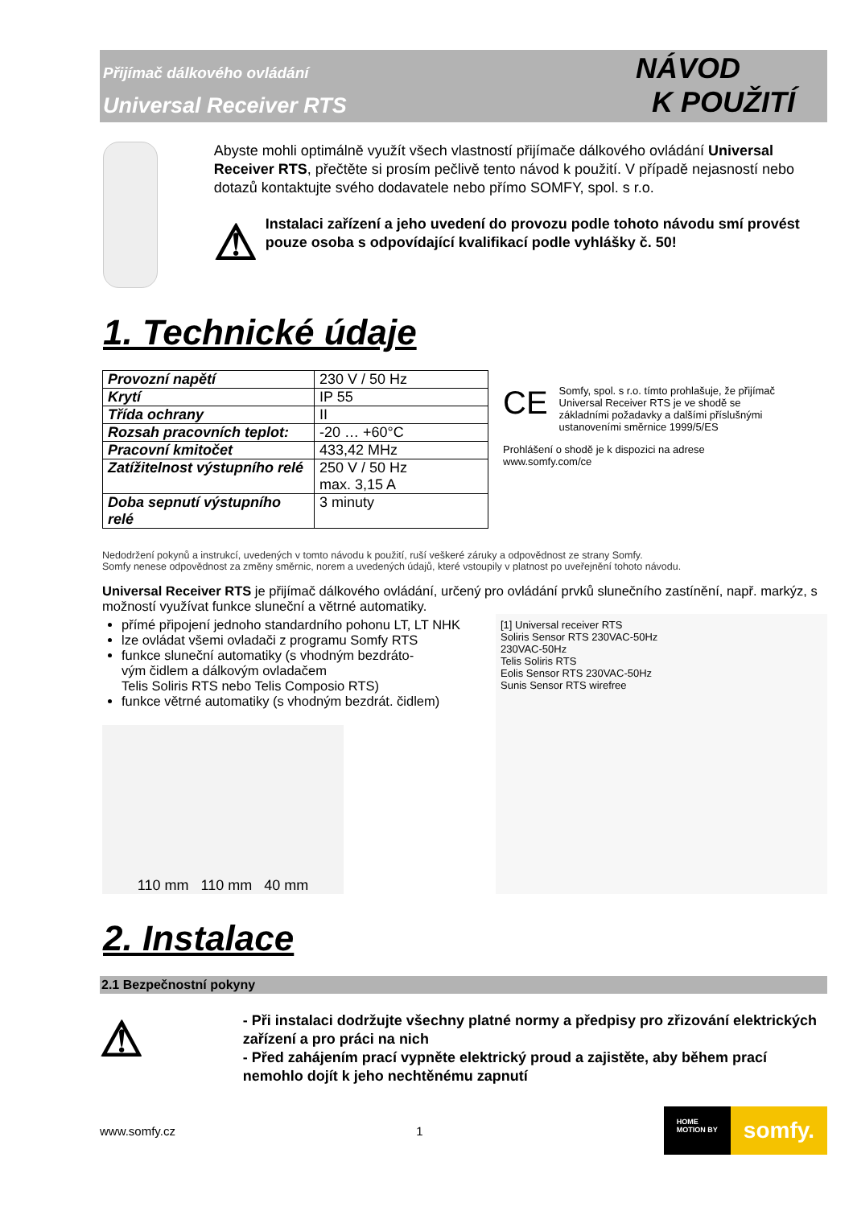Přijímač dálkového ovládání
Universal Receiver RTS
NÁVOD
K POUŽITÍ
Abyste mohli optimálně využít všech vlastností přijímače dálkového ovládání Universal Receiver RTS, přečtěte si prosím pečlivě tento návod k použití. V případě nejasností nebo dotazů kontaktujte svého dodavatele nebo přímo SOMFY, spol. s r.o.
⚠
Instalaci zařízení a jeho uvedení do provozu podle tohoto návodu smí provést pouze osoba s odpovídající kvalifikací podle vyhlášky č. 50!
1. Technické údaje
| Provozní napětí | 230 V / 50 Hz |
| Krytí | IP 55 |
| Třída ochrany | II |
| Rozsah pracovních teplot: | -20 … +60°C |
| Pracovní kmitočet | 433,42 MHz |
| Zatížitelnost výstupního relé | 250 V / 50 Hz max. 3,15 A |
| Doba sepnutí výstupního relé | 3 minuty |
CE Somfy, spol. s r.o. tímto prohlašuje, že přijímač Universal Receiver RTS je ve shodě se základními požadavky a dalšími příslušnými ustanoveními směrnice 1999/5/ES
Prohlášení o shodě je k dispozici na adrese www.somfy.com/ce
Nedodržení pokynů a instrukcí, uvedených v tomto návodu k použití, ruší veškeré záruky a odpovědnost ze strany Somfy.
Somfy nenese odpovědnost za změny směrnic, norem a uvedených údajů, které vstoupily v platnost po uveřejnění tohoto návodu.
Universal Receiver RTS je přijímač dálkového ovládání, určený pro ovládání prvků slunečního zastínění, např. markýz, s možností využívat funkce sluneční a větrné automatiky.
přímé připojení jednoho standardního pohonu LT, LT NHK
lze ovládat všemi ovladači z programu Somfy RTS
funkce sluneční automatiky (s vhodným bezdráto-
vým čidlem a dálkovým ovladačem
Telis Soliris RTS nebo Telis Composio RTS)
funkce větrné automatiky (s vhodným bezdrát. čidlem)
110 mm 110 mm 40 mm
[1] Universal receiver RTS
Soliris Sensor RTS 230VAC-50Hz
230VAC-50Hz
Telis Soliris RTS
Eolis Sensor RTS 230VAC-50Hz
Sunis Sensor RTS wirefree
2. Instalace
2.1 Bezpečnostní pokyny
⚠
- Při instalaci dodržujte všechny platné normy a předpisy pro zřizování elektrických zařízení a pro práci na nich
- Před zahájením prací vypněte elektrický proud a zajistěte, aby během prací nemohlo dojít k jeho nechtěnému zapnutí
www.somfy.cz 1
HOME
MOTION BY
somfy.